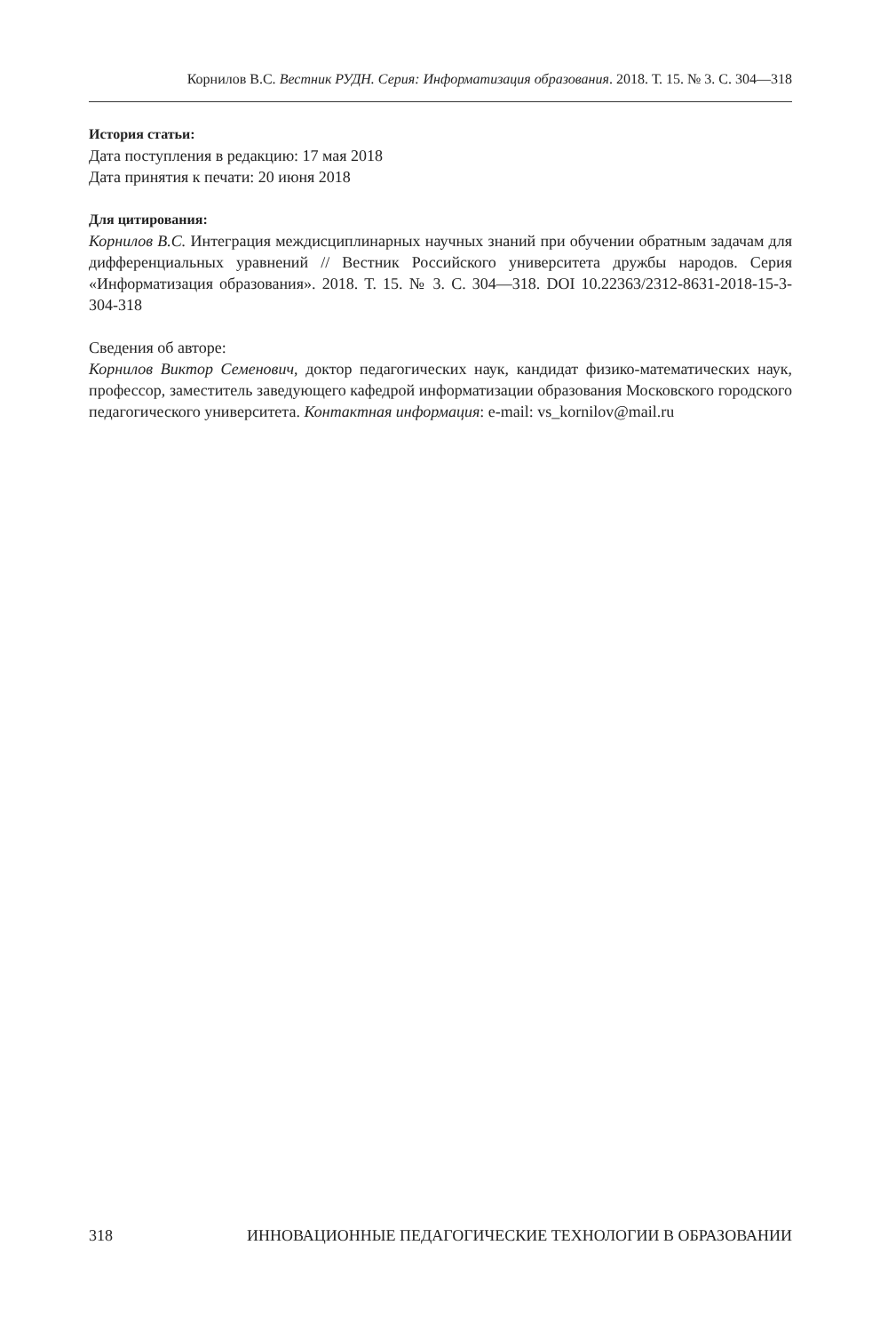Корнилов В.С. Вестник РУДН. Серия: Информатизация образования. 2018. Т. 15. № 3. С. 304—318
История статьи:
Дата поступления в редакцию: 17 мая 2018
Дата принятия к печати: 20 июня 2018
Для цитирования:
Корнилов В.С. Интеграция междисциплинарных научных знаний при обучении обратным задачам для дифференциальных уравнений // Вестник Российского университета дружбы народов. Серия «Информатизация образования». 2018. Т. 15. № 3. С. 304—318. DOI 10.22363/2312-8631-2018-15-3-304-318
Сведения об авторе:
Корнилов Виктор Семенович, доктор педагогических наук, кандидат физико-математических наук, профессор, заместитель заведующего кафедрой информатизации образования Московского городского педагогического университета. Контактная информация: e-mail: vs_kornilov@mail.ru
318 ИННОВАЦИОННЫЕ ПЕДАГОГИЧЕСКИЕ ТЕХНОЛОГИИ В ОБРАЗОВАНИИ